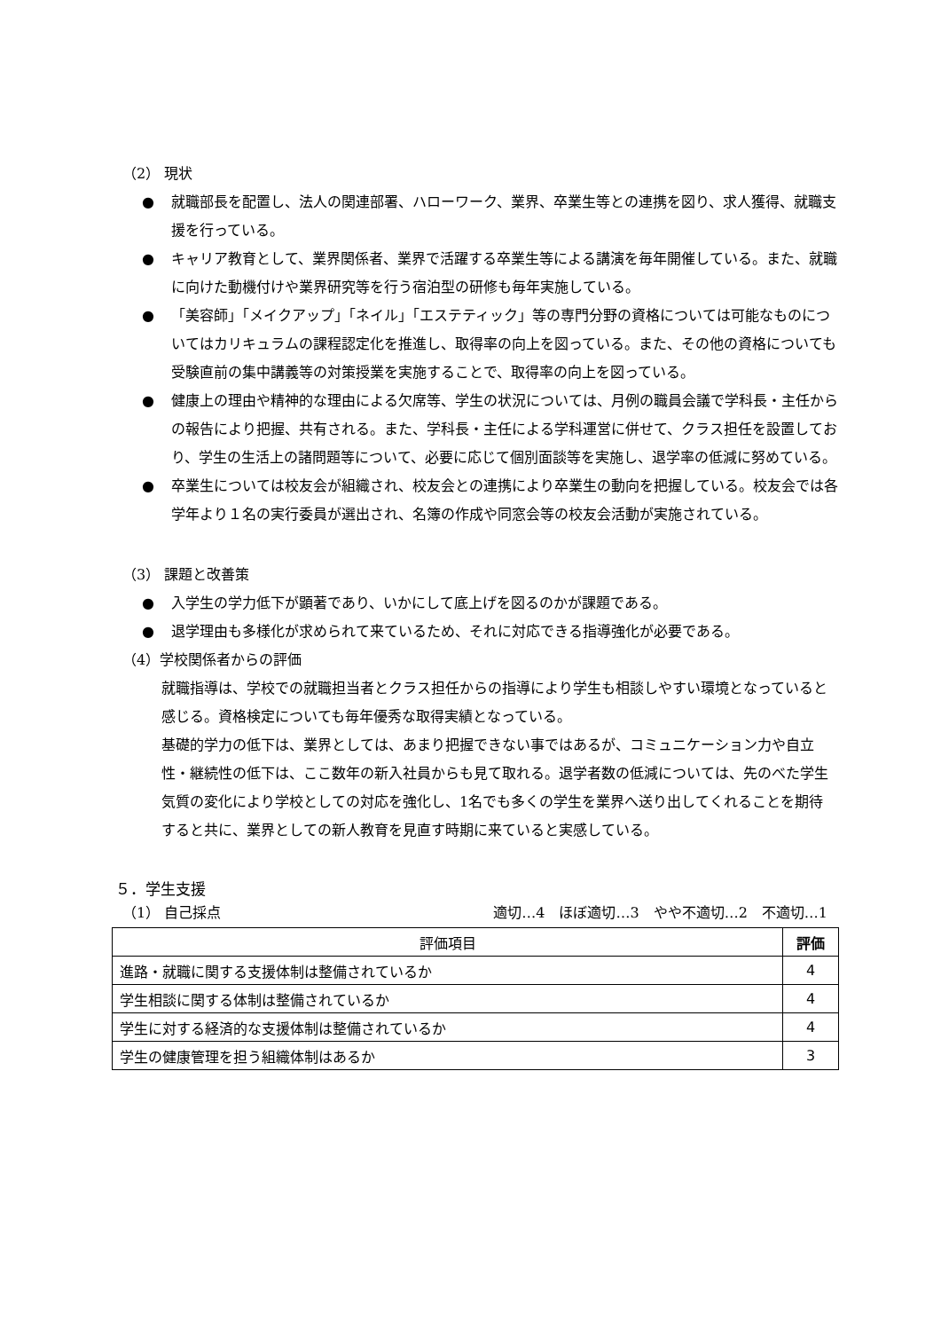（2） 現状
● 就職部長を配置し、法人の関連部署、ハローワーク、業界、卒業生等との連携を図り、求人獲得、就職支援を行っている。
● キャリア教育として、業界関係者、業界で活躍する卒業生等による講演を毎年開催している。また、就職に向けた動機付けや業界研究等を行う宿泊型の研修も毎年実施している。
● 「美容師」「メイクアップ」「ネイル」「エステティック」等の専門分野の資格については可能なものについてはカリキュラムの課程認定化を推進し、取得率の向上を図っている。また、その他の資格についても受験直前の集中講義等の対策授業を実施することで、取得率の向上を図っている。
● 健康上の理由や精神的な理由による欠席等、学生の状況については、月例の職員会議で学科長・主任からの報告により把握、共有される。また、学科長・主任による学科運営に併せて、クラス担任を設置しており、学生の生活上の諸問題等について、必要に応じて個別面談等を実施し、退学率の低減に努めている。
● 卒業生については校友会が組織され、校友会との連携により卒業生の動向を把握している。校友会では各学年より１名の実行委員が選出され、名簿の作成や同窓会等の校友会活動が実施されている。
（3） 課題と改善策
● 入学生の学力低下が顕著であり、いかにして底上げを図るのかが課題である。
● 退学理由も多様化が求められて来ているため、それに対応できる指導強化が必要である。
（4）学校関係者からの評価
就職指導は、学校での就職担当者とクラス担任からの指導により学生も相談しやすい環境となっていると感じる。資格検定についても毎年優秀な取得実績となっている。
基礎的学力の低下は、業界としては、あまり把握できない事ではあるが、コミュニケーション力や自立性・継続性の低下は、ここ数年の新入社員からも見て取れる。退学者数の低減については、先のべた学生気質の変化により学校としての対応を強化し、1名でも多くの学生を業界へ送り出してくれることを期待すると共に、業界としての新人教育を見直す時期に来ていると実感している。
５．学生支援
（1） 自己採点 適切…4　ほぼ適切…3　やや不適切…2　不適切…1
| 評価項目 | 評価 |
| --- | --- |
| 進路・就職に関する支援体制は整備されているか | 4 |
| 学生相談に関する体制は整備されているか | 4 |
| 学生に対する経済的な支援体制は整備されているか | 4 |
| 学生の健康管理を担う組織体制はあるか | 3 |